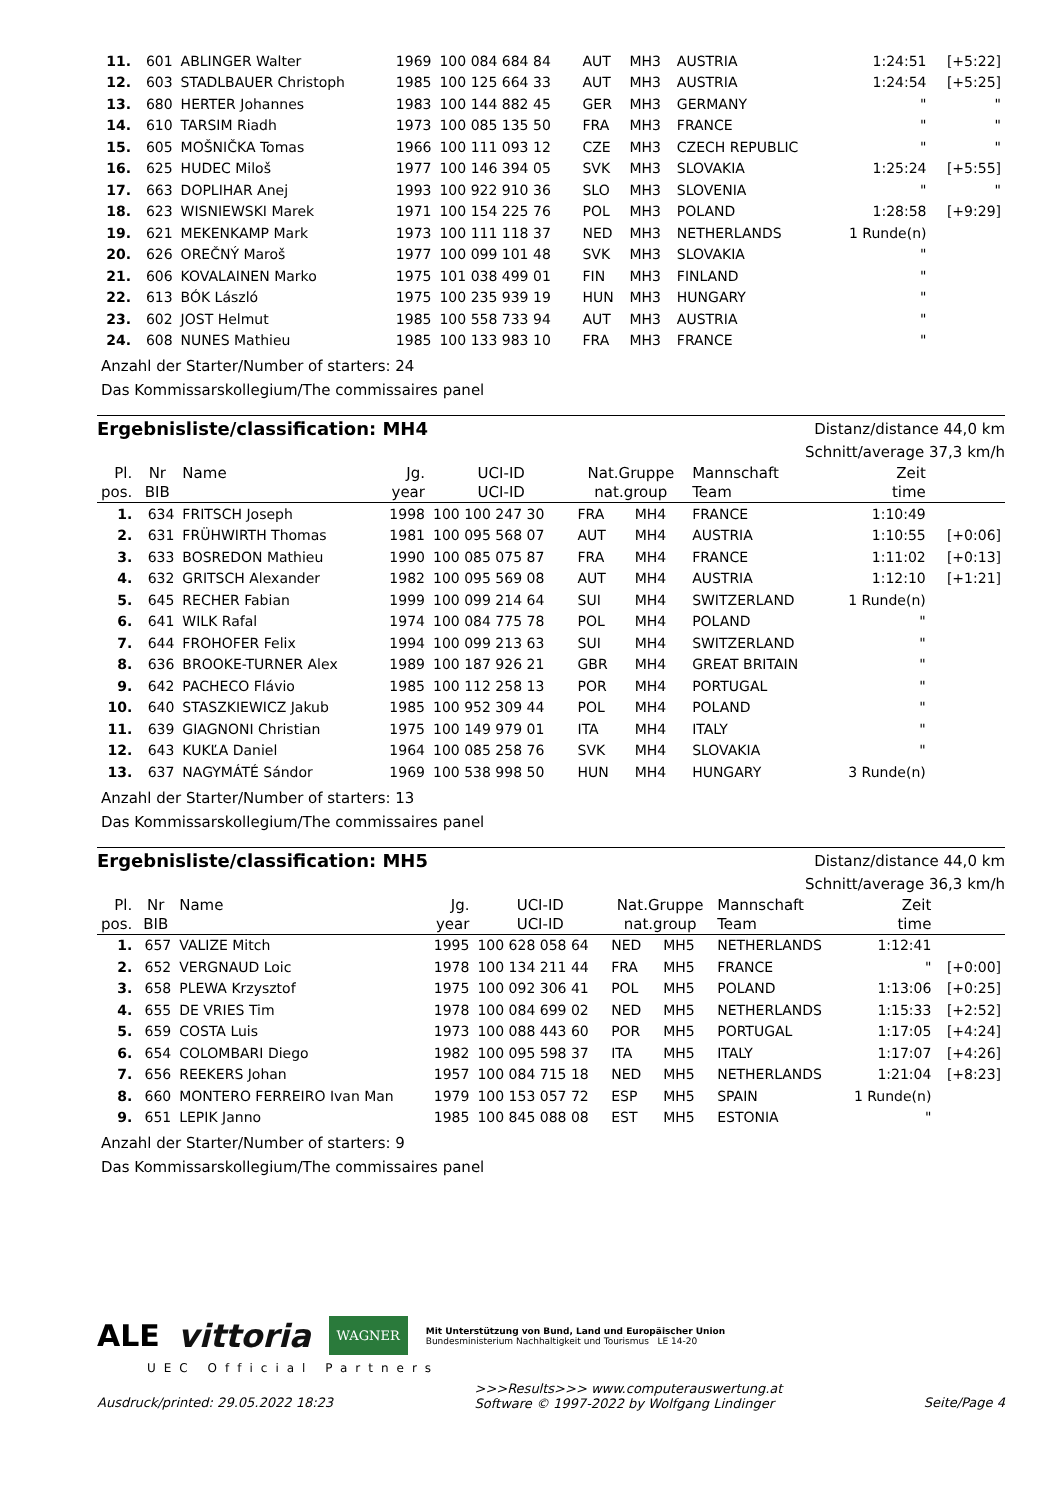| 11. | 601 | ABLINGER Walter | 1969 | 100 084 684 84 | AUT | MH3 | AUSTRIA | 1:24:51 | [+5:22] |
| 12. | 603 | STADLBAUER Christoph | 1985 | 100 125 664 33 | AUT | MH3 | AUSTRIA | 1:24:54 | [+5:25] |
| 13. | 680 | HERTER Johannes | 1983 | 100 144 882 45 | GER | MH3 | GERMANY | " | " |
| 14. | 610 | TARSIM Riadh | 1973 | 100 085 135 50 | FRA | MH3 | FRANCE | " | " |
| 15. | 605 | MOŠNIČKA Tomas | 1966 | 100 111 093 12 | CZE | MH3 | CZECH REPUBLIC | " | " |
| 16. | 625 | HUDEC Miloš | 1977 | 100 146 394 05 | SVK | MH3 | SLOVAKIA | 1:25:24 | [+5:55] |
| 17. | 663 | DOPLIHAR Anej | 1993 | 100 922 910 36 | SLO | MH3 | SLOVENIA | " | " |
| 18. | 623 | WISNIEWSKI Marek | 1971 | 100 154 225 76 | POL | MH3 | POLAND | 1:28:58 | [+9:29] |
| 19. | 621 | MEKENKAMP Mark | 1973 | 100 111 118 37 | NED | MH3 | NETHERLANDS | 1 Runde(n) | |
| 20. | 626 | OREČNÝ Maroš | 1977 | 100 099 101 48 | SVK | MH3 | SLOVAKIA | " | |
| 21. | 606 | KOVALAINEN Marko | 1975 | 101 038 499 01 | FIN | MH3 | FINLAND | " | |
| 22. | 613 | BÓK László | 1975 | 100 235 939 19 | HUN | MH3 | HUNGARY | " | |
| 23. | 602 | JOST Helmut | 1985 | 100 558 733 94 | AUT | MH3 | AUSTRIA | " | |
| 24. | 608 | NUNES Mathieu | 1985 | 100 133 983 10 | FRA | MH3 | FRANCE | " | |
Anzahl der Starter/Number of starters: 24
Das Kommissarskollegium/The commissaires panel
Ergebnisliste/classification: MH4
Distanz/distance 44,0 km
Schnitt/average 37,3 km/h
| Pl. pos. | Nr BIB | Name | Jg. year | UCI-ID UCI-ID | Nat.Gruppe nat.group | | Mannschaft Team | Zeit time | |
| --- | --- | --- | --- | --- | --- | --- | --- | --- | --- |
| 1. | 634 | FRITSCH Joseph | 1998 | 100 100 247 30 | FRA | MH4 | FRANCE | 1:10:49 | |
| 2. | 631 | FRÜHWIRTH Thomas | 1981 | 100 095 568 07 | AUT | MH4 | AUSTRIA | 1:10:55 | [+0:06] |
| 3. | 633 | BOSREDON Mathieu | 1990 | 100 085 075 87 | FRA | MH4 | FRANCE | 1:11:02 | [+0:13] |
| 4. | 632 | GRITSCH Alexander | 1982 | 100 095 569 08 | AUT | MH4 | AUSTRIA | 1:12:10 | [+1:21] |
| 5. | 645 | RECHER Fabian | 1999 | 100 099 214 64 | SUI | MH4 | SWITZERLAND | 1 Runde(n) | |
| 6. | 641 | WILK Rafal | 1974 | 100 084 775 78 | POL | MH4 | POLAND | " | |
| 7. | 644 | FROHOFER Felix | 1994 | 100 099 213 63 | SUI | MH4 | SWITZERLAND | " | |
| 8. | 636 | BROOKE-TURNER Alex | 1989 | 100 187 926 21 | GBR | MH4 | GREAT BRITAIN | " | |
| 9. | 642 | PACHECO Flávio | 1985 | 100 112 258 13 | POR | MH4 | PORTUGAL | " | |
| 10. | 640 | STASZKIEWICZ Jakub | 1985 | 100 952 309 44 | POL | MH4 | POLAND | " | |
| 11. | 639 | GIAGNONI Christian | 1975 | 100 149 979 01 | ITA | MH4 | ITALY | " | |
| 12. | 643 | KUKĽA Daniel | 1964 | 100 085 258 76 | SVK | MH4 | SLOVAKIA | " | |
| 13. | 637 | NAGYMÁTÉ Sándor | 1969 | 100 538 998 50 | HUN | MH4 | HUNGARY | 3 Runde(n) | |
Anzahl der Starter/Number of starters: 13
Das Kommissarskollegium/The commissaires panel
Ergebnisliste/classification: MH5
Distanz/distance 44,0 km
Schnitt/average 36,3 km/h
| Pl. pos. | Nr BIB | Name | Jg. year | UCI-ID UCI-ID | Nat.Gruppe nat.group | | Mannschaft Team | Zeit time | |
| --- | --- | --- | --- | --- | --- | --- | --- | --- | --- |
| 1. | 657 | VALIZE Mitch | 1995 | 100 628 058 64 | NED | MH5 | NETHERLANDS | 1:12:41 | |
| 2. | 652 | VERGNAUD Loic | 1978 | 100 134 211 44 | FRA | MH5 | FRANCE | " | [+0:00] |
| 3. | 658 | PLEWA Krzysztof | 1975 | 100 092 306 41 | POL | MH5 | POLAND | 1:13:06 | [+0:25] |
| 4. | 655 | DE VRIES Tim | 1978 | 100 084 699 02 | NED | MH5 | NETHERLANDS | 1:15:33 | [+2:52] |
| 5. | 659 | COSTA Luis | 1973 | 100 088 443 60 | POR | MH5 | PORTUGAL | 1:17:05 | [+4:24] |
| 6. | 654 | COLOMBARI Diego | 1982 | 100 095 598 37 | ITA | MH5 | ITALY | 1:17:07 | [+4:26] |
| 7. | 656 | REEKERS Johan | 1957 | 100 084 715 18 | NED | MH5 | NETHERLANDS | 1:21:04 | [+8:23] |
| 8. | 660 | MONTERO FERREIRO Ivan Man | 1979 | 100 153 057 72 | ESP | MH5 | SPAIN | 1 Runde(n) | |
| 9. | 651 | LEPIK Janno | 1985 | 100 845 088 08 | EST | MH5 | ESTONIA | " | |
Anzahl der Starter/Number of starters: 9
Das Kommissarskollegium/The commissaires panel
ALE vittoria WAGNER
Mit Unterstützung von Bund, Land und Europäischer Union
Bundesministerium Nachhaltigkeit und Tourismus LE 14-20
UEC Official Partners
Ausdruck/printed: 29.05.2022 18:23 >>>Results>>> www.computerauswertung.at
Software © 1997-2022 by Wolfgang Lindinger Seite/Page 4